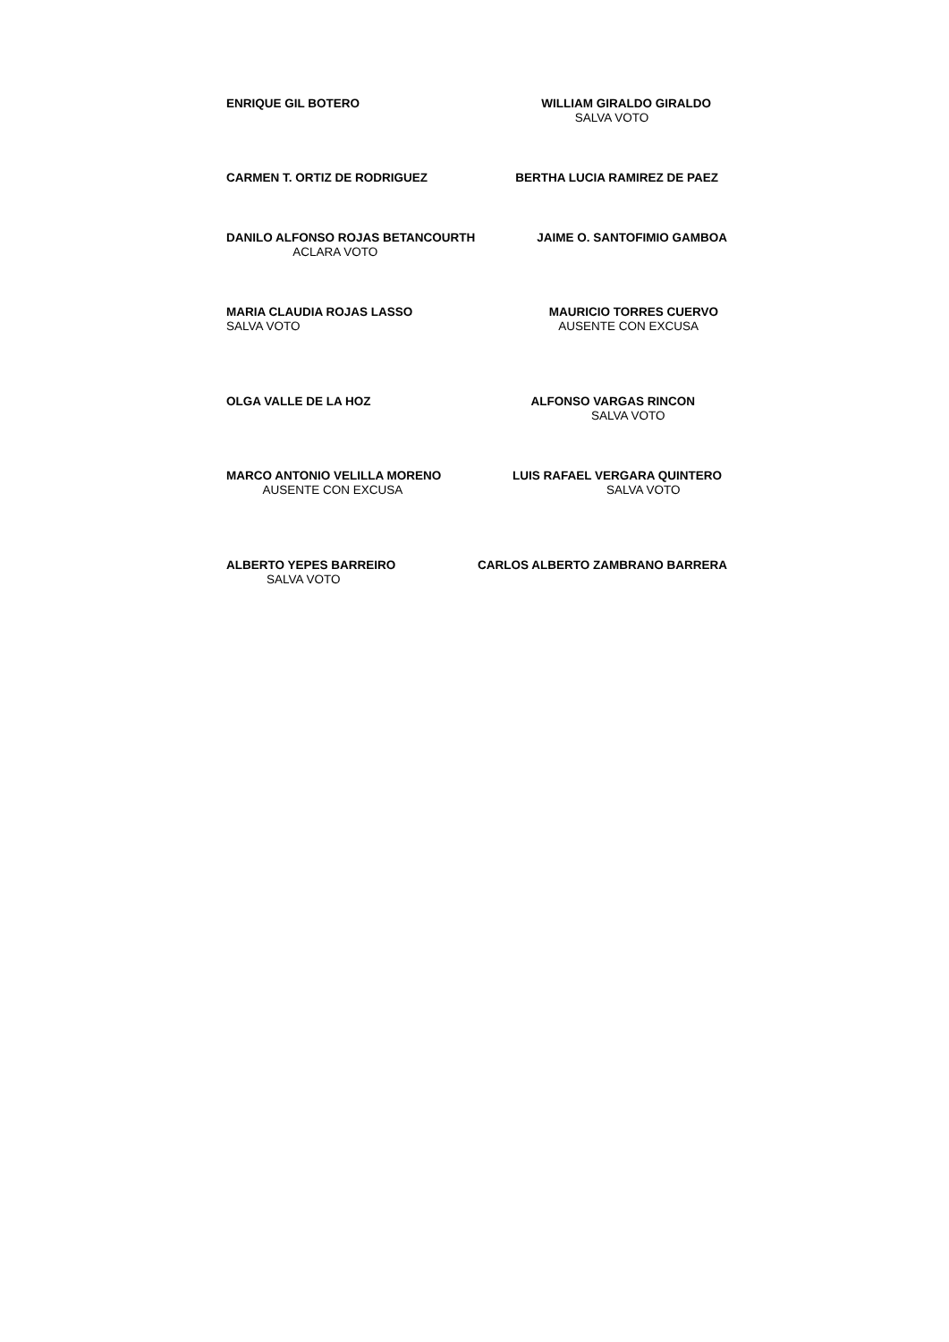ENRIQUE GIL BOTERO
WILLIAM GIRALDO GIRALDO SALVA VOTO
CARMEN T. ORTIZ DE RODRIGUEZ
BERTHA LUCIA RAMIREZ DE PAEZ
DANILO ALFONSO ROJAS BETANCOURTH ACLARA VOTO
JAIME O. SANTOFIMIO GAMBOA
MARIA CLAUDIA ROJAS LASSO SALVA VOTO
MAURICIO TORRES CUERVO AUSENTE CON EXCUSA
OLGA VALLE DE LA HOZ
ALFONSO VARGAS RINCON SALVA VOTO
MARCO ANTONIO VELILLA MORENO AUSENTE CON EXCUSA
LUIS RAFAEL VERGARA QUINTERO SALVA VOTO
ALBERTO YEPES BARREIRO SALVA VOTO
CARLOS ALBERTO ZAMBRANO BARRERA